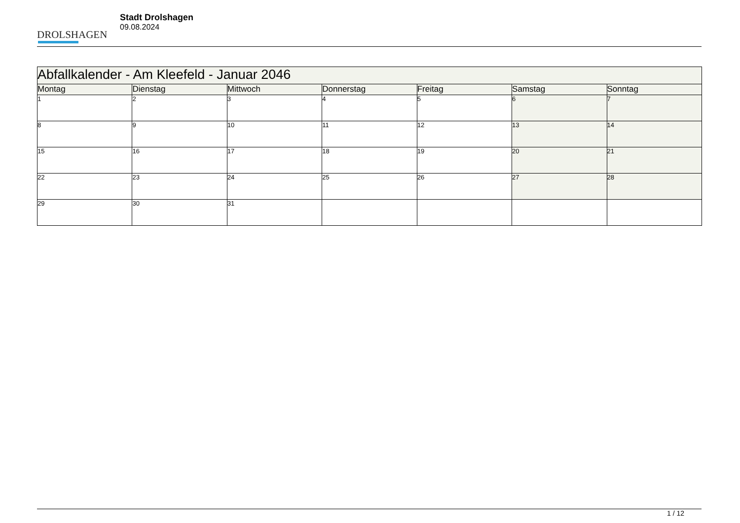DROLSHAGEN
Stadt Drolshagen
09.08.2024
| Abfallkalender - Am Kleefeld - Januar 2046 | | | | | | |
| --- | --- | --- | --- | --- | --- | --- |
| Montag | Dienstag | Mittwoch | Donnerstag | Freitag | Samstag | Sonntag |
| 1 | 2 | 3 | 4 | 5 | 6 | 7 |
| 8 | 9 | 10 | 11 | 12 | 13 | 14 |
| 15 | 16 | 17 | 18 | 19 | 20 | 21 |
| 22 | 23 | 24 | 25 | 26 | 27 | 28 |
| 29 | 30 | 31 | | | | |
1 / 12